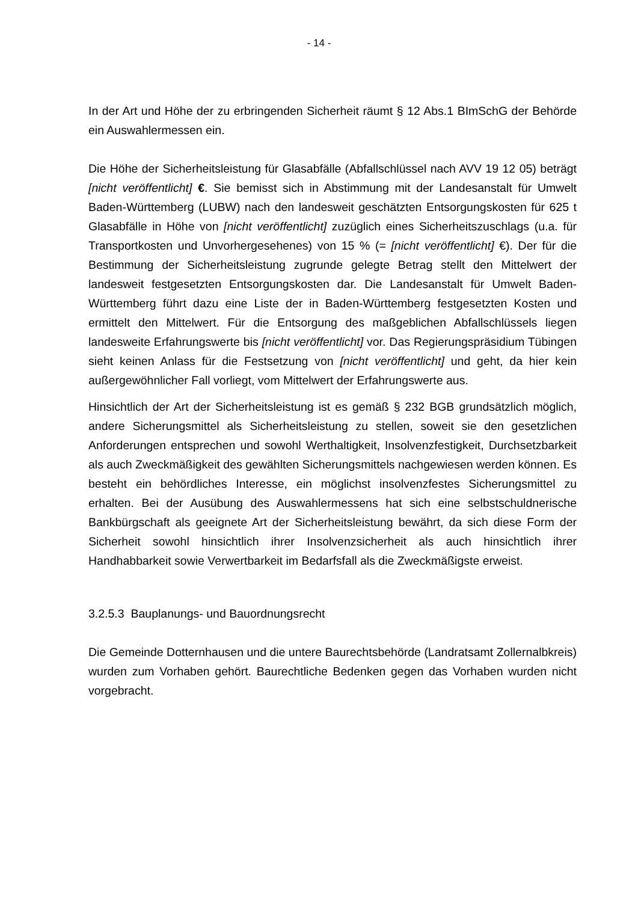- 14 -
In der Art und Höhe der zu erbringenden Sicherheit räumt § 12 Abs.1 BImSchG der Behörde ein Auswahlermessen ein.
Die Höhe der Sicherheitsleistung für Glasabfälle (Abfallschlüssel nach AVV 19 12 05) beträgt [nicht veröffentlicht] €. Sie bemisst sich in Abstimmung mit der Landesanstalt für Umwelt Baden-Württemberg (LUBW) nach den landesweit geschätzten Entsorgungskosten für 625 t Glasabfälle in Höhe von [nicht veröffentlicht] zuzüglich eines Sicherheitszuschlags (u.a. für Transportkosten und Unvorhergesehenes) von 15 % (= [nicht veröffentlicht] €). Der für die Bestimmung der Sicherheitsleistung zugrunde gelegte Betrag stellt den Mittelwert der landesweit festgesetzten Entsorgungskosten dar. Die Landesanstalt für Umwelt Baden-Württemberg führt dazu eine Liste der in Baden-Württemberg festgesetzten Kosten und ermittelt den Mittelwert. Für die Entsorgung des maßgeblichen Abfallschlüssels liegen landesweite Erfahrungswerte bis [nicht veröffentlicht] vor. Das Regierungspräsidium Tübingen sieht keinen Anlass für die Festsetzung von [nicht veröffentlicht] und geht, da hier kein außergewöhnlicher Fall vorliegt, vom Mittelwert der Erfahrungswerte aus.
Hinsichtlich der Art der Sicherheitsleistung ist es gemäß § 232 BGB grundsätzlich möglich, andere Sicherungsmittel als Sicherheitsleistung zu stellen, soweit sie den gesetzlichen Anforderungen entsprechen und sowohl Werthaltigkeit, Insolvenzfestigkeit, Durchsetzbarkeit als auch Zweckmäßigkeit des gewählten Sicherungsmittels nachgewiesen werden können. Es besteht ein behördliches Interesse, ein möglichst insolvenzfestes Sicherungsmittel zu erhalten. Bei der Ausübung des Auswahlermessens hat sich eine selbstschuldnerische Bankbürgschaft als geeignete Art der Sicherheitsleistung bewährt, da sich diese Form der Sicherheit sowohl hinsichtlich ihrer Insolvenzsicherheit als auch hinsichtlich ihrer Handhabbarkeit sowie Verwertbarkeit im Bedarfsfall als die Zweckmäßigste erweist.
3.2.5.3 Bauplanungs- und Bauordnungsrecht
Die Gemeinde Dotternhausen und die untere Baurechtsbehörde (Landratsamt Zollernalbkreis) wurden zum Vorhaben gehört. Baurechtliche Bedenken gegen das Vorhaben wurden nicht vorgebracht.